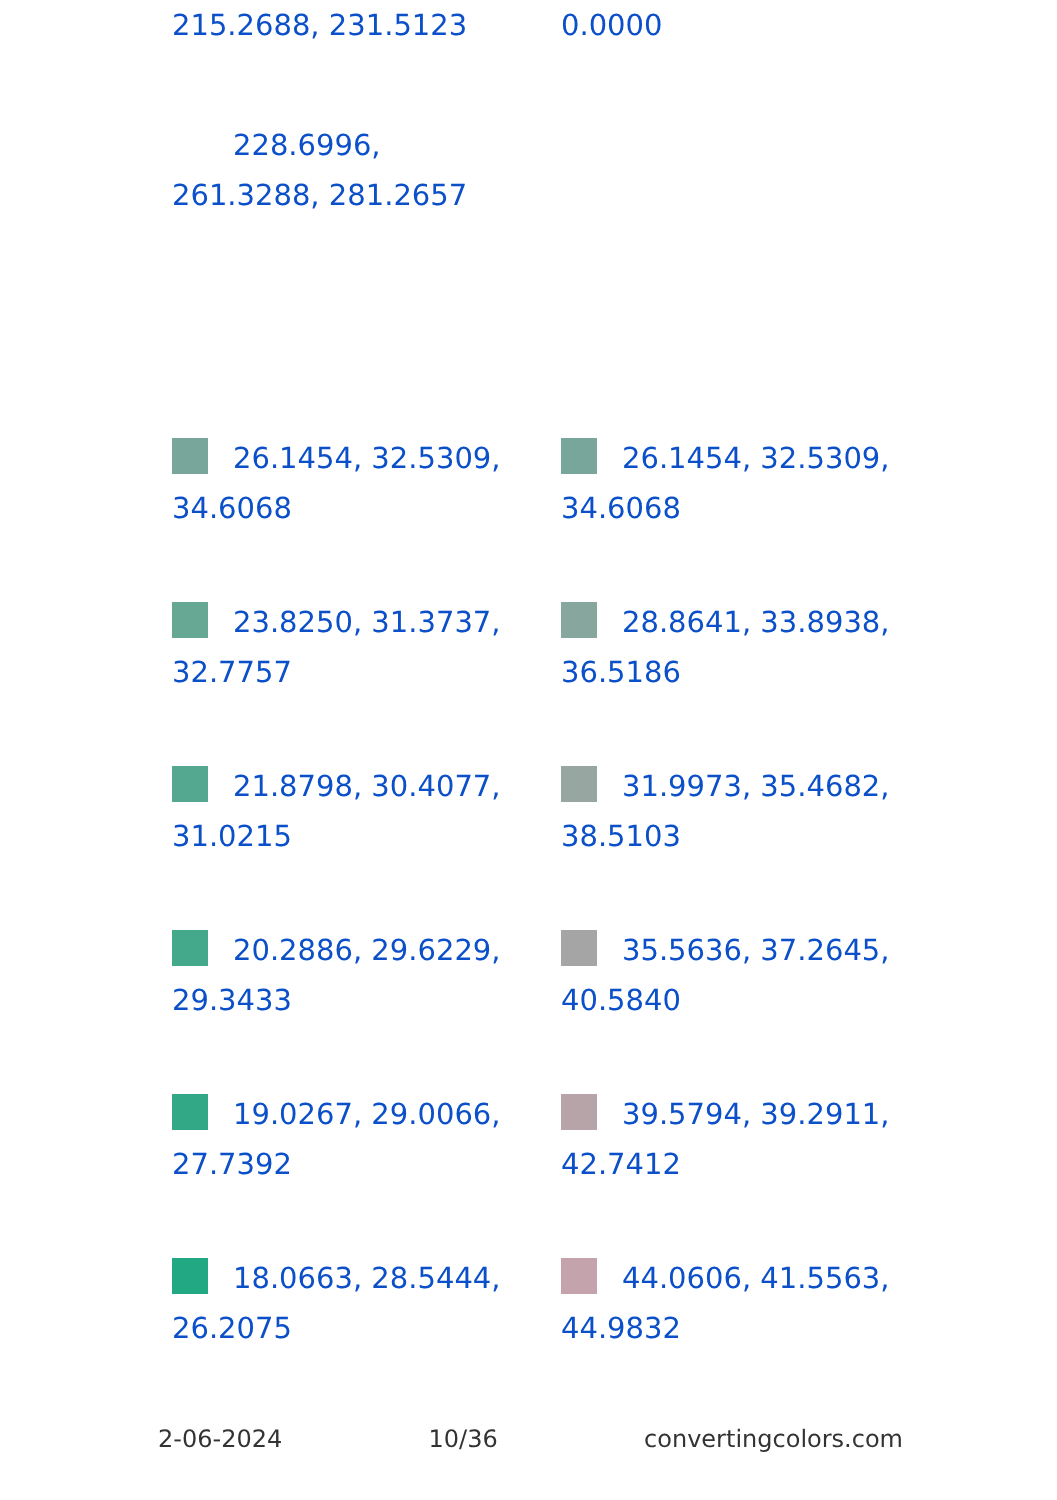215.2688, 231.5123 0.0000
228.6996,
261.3288, 281.2657
26.1454, 32.5309,
34.6068
26.1454, 32.5309,
34.6068
23.8250, 31.3737,
32.7757
28.8641, 33.8938,
36.5186
21.8798, 30.4077,
31.0215
31.9973, 35.4682,
38.5103
20.2886, 29.6229,
29.3433
35.5636, 37.2645,
40.5840
19.0267, 29.0066,
27.7392
39.5794, 39.2911,
42.7412
18.0663, 28.5444,
26.2075
44.0606, 41.5563,
44.9832
2-06-2024 10/36 convertingcolors.com